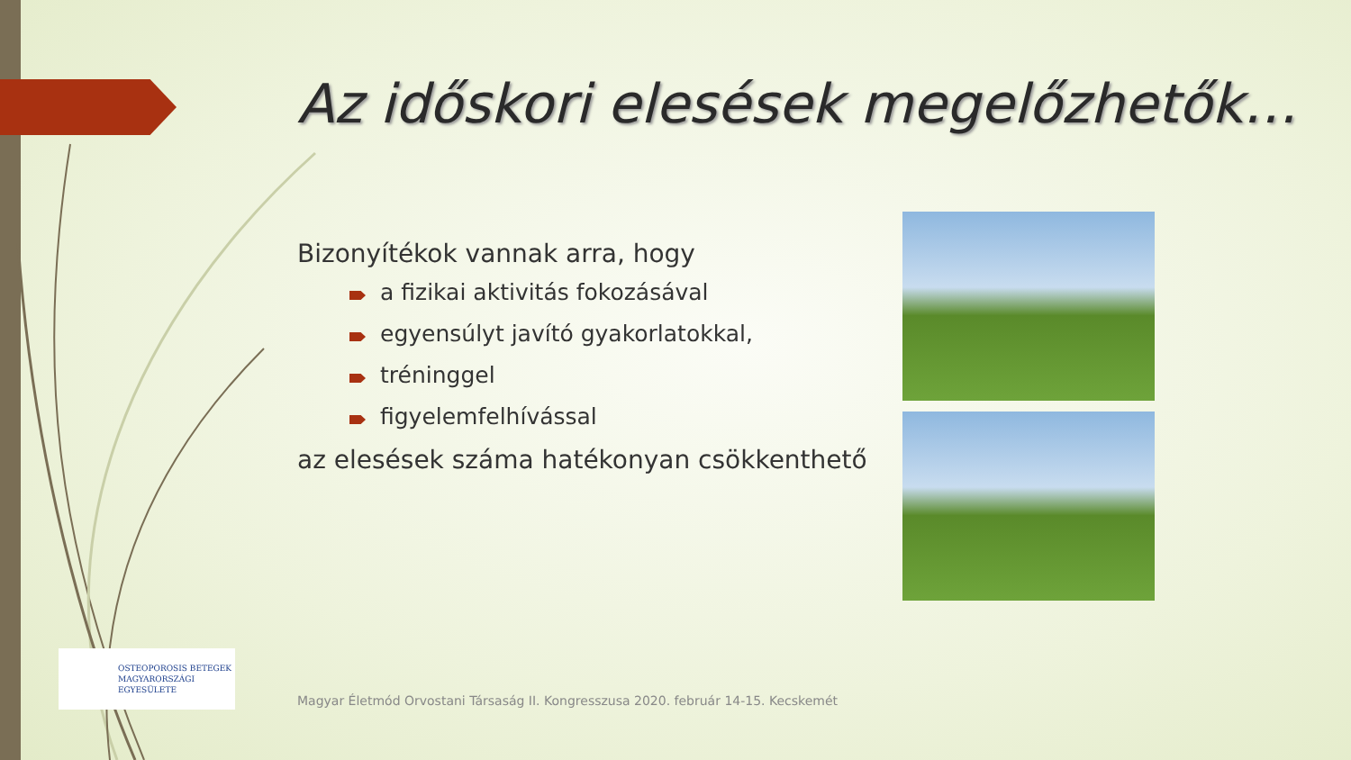Az időskori elesések megelőzhetők…
Bizonyítékok vannak arra, hogy
a fizikai aktivitás fokozásával
egyensúlyt javító gyakorlatokkal,
tréninggel
figyelemfelhívással
az elesések száma hatékonyan csökkenthető
OSTEOPOROSIS BETEGEK
MAGYARORSZÁGI
EGYESÜLETE
Magyar Életmód Orvostani Társaság II. Kongresszusa 2020. február 14-15. Kecskemét